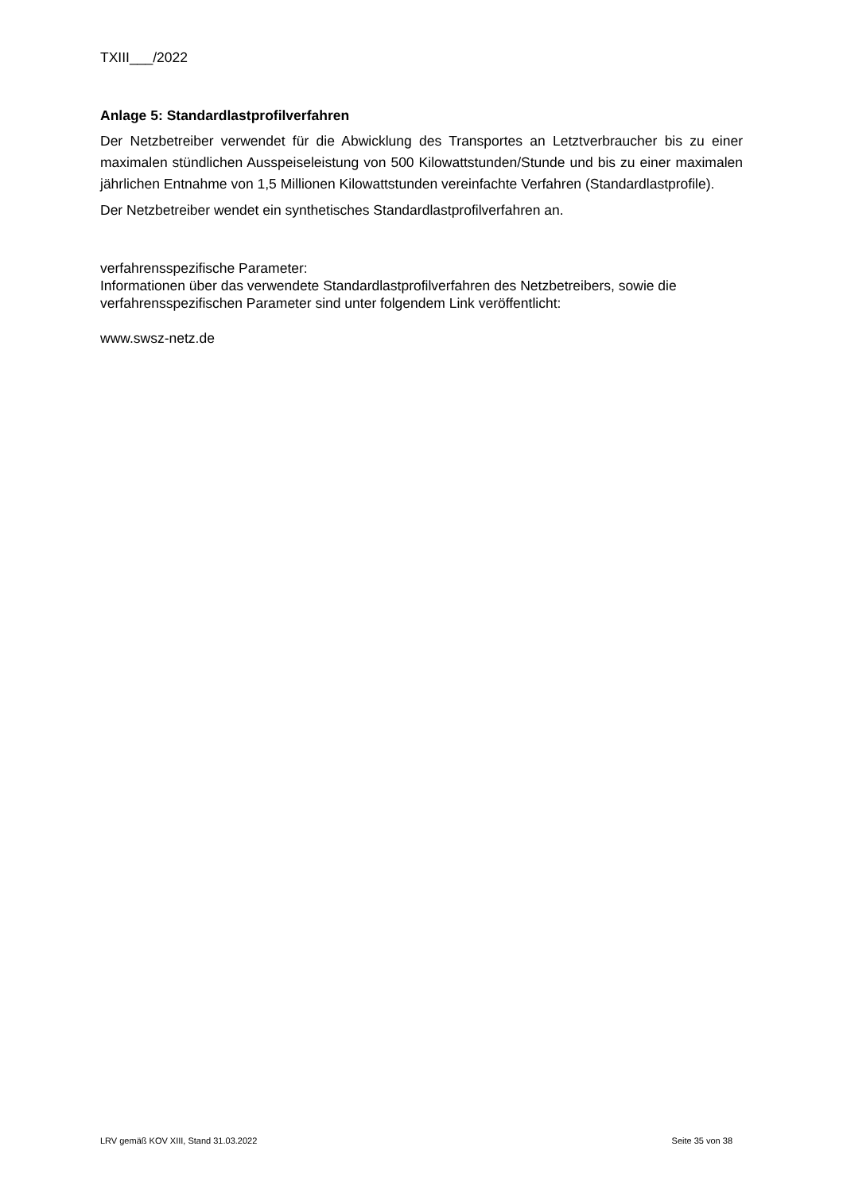TXIII___/2022
Anlage 5: Standardlastprofilverfahren
Der Netzbetreiber verwendet für die Abwicklung des Transportes an Letztverbraucher bis zu einer maximalen stündlichen Ausspeiseleistung von 500 Kilowattstunden/Stunde und bis zu einer maximalen jährlichen Entnahme von 1,5 Millionen Kilowattstunden vereinfachte Verfahren (Standardlastprofile).
Der Netzbetreiber wendet ein synthetisches Standardlastprofilverfahren an.
verfahrensspezifische Parameter:
Informationen über das verwendete Standardlastprofilverfahren des Netzbetreibers, sowie die verfahrensspezifischen Parameter sind unter folgendem Link veröffentlicht:
www.swsz-netz.de
LRV gemäß KOV XIII, Stand 31.03.2022 Seite 35 von 38